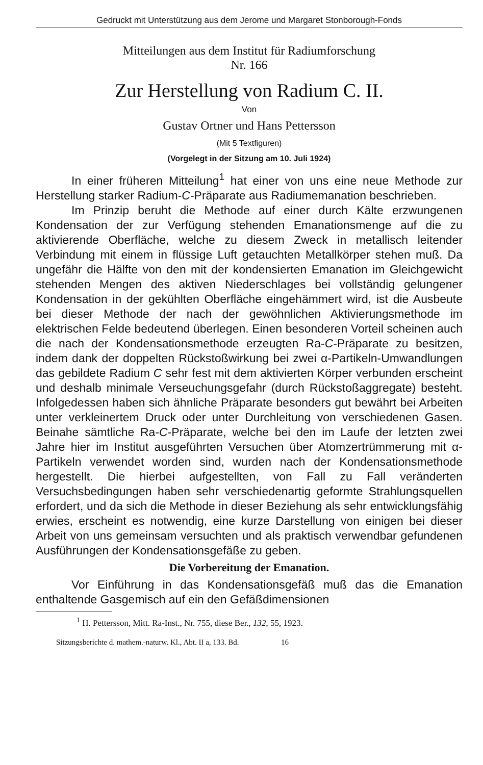Gedruckt mit Unterstützung aus dem Jerome und Margaret Stonborough-Fonds
Mitteilungen aus dem Institut für Radiumforschung
Nr. 166
Zur Herstellung von Radium C. II.
Von
Gustav Ortner und Hans Pettersson
(Mit 5 Textfiguren)
(Vorgelegt in der Sitzung am 10. Juli 1924)
In einer früheren Mitteilung<sup>1</sup> hat einer von uns eine neue Methode zur Herstellung starker Radium-C-Präparate aus Radium­emanation beschrieben.
Im Prinzip beruht die Methode auf einer durch Kälte er­zwungenen Kondensation der zur Verfügung stehenden Emanations­menge auf die zu aktivierende Oberfläche, welche zu diesem Zweck in metallisch leitender Verbindung mit einem in flüssige Luft getauchten Metallkörper stehen muß. Da ungefähr die Hälfte von den mit der kondensierten Emanation im Gleichgewicht stehenden Mengen des aktiven Niederschlages bei vollständig gelungener Kondensation in der gekühlten Oberfläche eingehämmert wird, ist die Ausbeute bei dieser Methode der nach der gewöhnlichen Aktivierungsmethode im elektrischen Felde bedeutend überlegen. Einen besonderen Vorteil scheinen auch die nach der Kondensations­methode erzeugten Ra-C-Präparate zu besitzen, indem dank der doppelten Rückstoßwirkung bei zwei α-Partikeln-Umwandlungen das gebildete Radium C sehr fest mit dem aktivierten Körper ver­bunden erscheint und deshalb minimale Verseuchungsgefahr (durch Rückstoßaggregate) besteht. Infolgedessen haben sich ähnliche Prä­parate besonders gut bewährt bei Arbeiten unter verkleinertem Druck oder unter Durchleitung von verschiedenen Gasen. Beinahe sämtliche Ra-C-Präparate, welche bei den im Laufe der letzten zwei Jahre hier im Institut ausgeführten Versuchen über Atom­zertrümmerung mit α-Partikeln verwendet worden sind, wurden nach der Kondensationsmethode hergestellt. Die hierbei aufgestellten, von Fall zu Fall veränderten Versuchsbedingungen haben sehr verschiedenartig geformte Strahlungsquellen erfordert, und da sich die Methode in dieser Beziehung als sehr entwicklungsfähig erwies, erscheint es notwendig, eine kurze Darstellung von einigen bei dieser Arbeit von uns gemeinsam versuchten und als praktisch verwendbar gefundenen Ausführungen der Kondensationsgefäße zu geben.
Die Vorbereitung der Emanation.
Vor Einführung in das Kondensationsgefäß muß das die Emanation enthaltende Gasgemisch auf ein den Gefäßdimensionen
<sup>1</sup> H. Pettersson, Mitt. Ra-Inst., Nr. 755, diese Ber., 132, 55, 1923.
Sitzungsberichte d. mathem.-naturw. Kl., Abt. II a, 133. Bd. 16